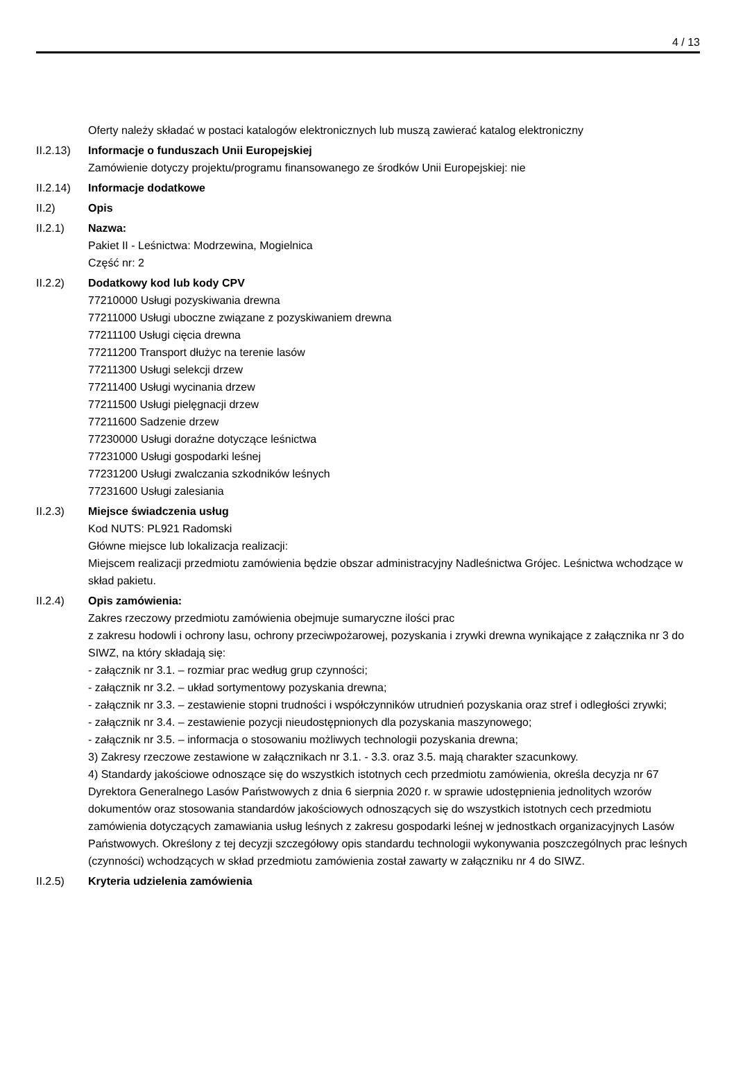4 / 13
Oferty należy składać w postaci katalogów elektronicznych lub muszą zawierać katalog elektroniczny
II.2.13)
Informacje o funduszach Unii Europejskiej
Zamówienie dotyczy projektu/programu finansowanego ze środków Unii Europejskiej: nie
II.2.14)
Informacje dodatkowe
II.2) Opis
II.2.1) Nazwa:
Pakiet II - Leśnictwa: Modrzewina, Mogielnica
Część nr: 2
II.2.2) Dodatkowy kod lub kody CPV
77210000 Usługi pozyskiwania drewna
77211000 Usługi uboczne związane z pozyskiwaniem drewna
77211100 Usługi cięcia drewna
77211200 Transport dłużyc na terenie lasów
77211300 Usługi selekcji drzew
77211400 Usługi wycinania drzew
77211500 Usługi pielęgnacji drzew
77211600 Sadzenie drzew
77230000 Usługi doraźne dotyczące leśnictwa
77231000 Usługi gospodarki leśnej
77231200 Usługi zwalczania szkodników leśnych
77231600 Usługi zalesiania
II.2.3) Miejsce świadczenia usług
Kod NUTS: PL921 Radomski
Główne miejsce lub lokalizacja realizacji:
Miejscem realizacji przedmiotu zamówienia będzie obszar administracyjny Nadleśnictwa Grójec. Leśnictwa wchodzące w skład pakietu.
II.2.4) Opis zamówienia:
Zakres rzeczowy przedmiotu zamówienia obejmuje sumaryczne ilości prac
z zakresu hodowli i ochrony lasu, ochrony przeciwpożarowej, pozyskania i zrywki drewna wynikające z załącznika nr 3 do SIWZ, na który składają się:
- załącznik nr 3.1. – rozmiar prac według grup czynności;
- załącznik nr 3.2. – układ sortymentowy pozyskania drewna;
- załącznik nr 3.3. – zestawienie stopni trudności i współczynników utrudnień pozyskania oraz stref i odległości zrywki;
- załącznik nr 3.4. – zestawienie pozycji nieudostępnionych dla pozyskania maszynowego;
- załącznik nr 3.5. – informacja o stosowaniu możliwych technologii pozyskania drewna;
3) Zakresy rzeczowe zestawione w załącznikach nr 3.1. - 3.3. oraz 3.5. mają charakter szacunkowy.
4) Standardy jakościowe odnoszące się do wszystkich istotnych cech przedmiotu zamówienia, określa decyzja nr 67 Dyrektora Generalnego Lasów Państwowych z dnia 6 sierpnia 2020 r. w sprawie udostępnienia jednolitych wzorów dokumentów oraz stosowania standardów jakościowych odnoszących się do wszystkich istotnych cech przedmiotu zamówienia dotyczących zamawiania usług leśnych z zakresu gospodarki leśnej w jednostkach organizacyjnych Lasów Państwowych. Określony z tej decyzji szczegółowy opis standardu technologii wykonywania poszczególnych prac leśnych (czynności) wchodzących w skład przedmiotu zamówienia został zawarty w załączniku nr 4 do SIWZ.
II.2.5) Kryteria udzielenia zamówienia